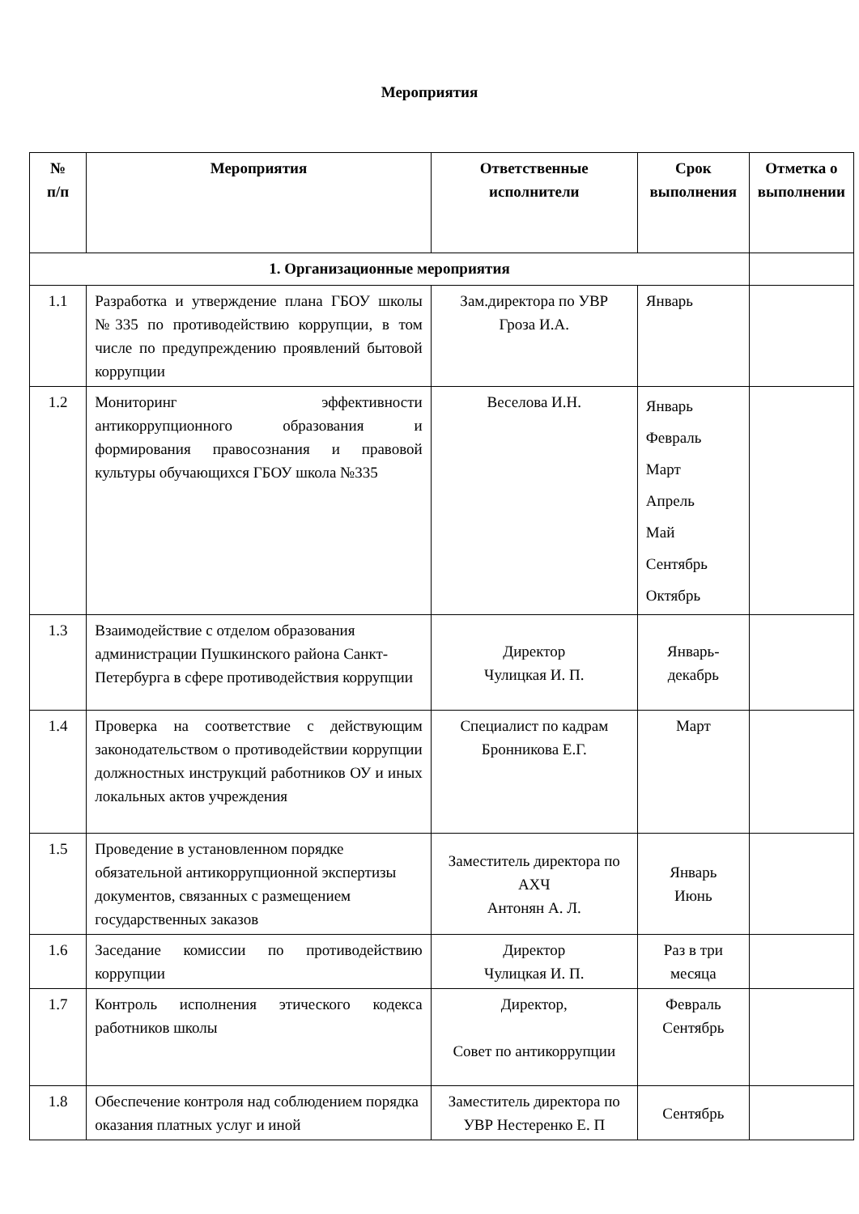Мероприятия
| № п/п | Мероприятия | Ответственные исполнители | Срок выполнения | Отметка о выполнении |
| --- | --- | --- | --- | --- |
| 1. Организационные мероприятия | | | | |
| 1.1 | Разработка и утверждение плана ГБОУ школы №335 по противодействию коррупции, в том числе по предупреждению проявлений бытовой коррупции | Зам.директора по УВР Гроза И.А. | Январь | |
| 1.2 | Мониторинг эффективности антикоррупционного образования и формирования правосознания и правовой культуры обучающихся ГБОУ школа №335 | Веселова И.Н. | Январь Февраль Март Апрель Май Сентябрь Октябрь | |
| 1.3 | Взаимодействие с отделом образования администрации Пушкинского района Санкт-Петербурга в сфере противодействия коррупции | Директор Чулицкая И. П. | Январь- декабрь | |
| 1.4 | Проверка на соответствие с действующим законодательством о противодействии коррупции должностных инструкций работников ОУ и иных локальных актов учреждения | Специалист по кадрам Бронникова Е.Г. | Март | |
| 1.5 | Проведение в установленном порядке обязательной антикоррупционной экспертизы документов, связанных с размещением государственных заказов | Заместитель директора по АХЧ Антонян А. Л. | Январь Июнь | |
| 1.6 | Заседание комиссии по противодействию коррупции | Директор Чулицкая И. П. | Раз в три месяца | |
| 1.7 | Контроль исполнения этического кодекса работников школы | Директор, Совет по антикоррупции | Февраль Сентябрь | |
| 1.8 | Обеспечение контроля над соблюдением порядка оказания платных услуг и иной | Заместитель директора по УВР Нестеренко Е. П | Сентябрь | |